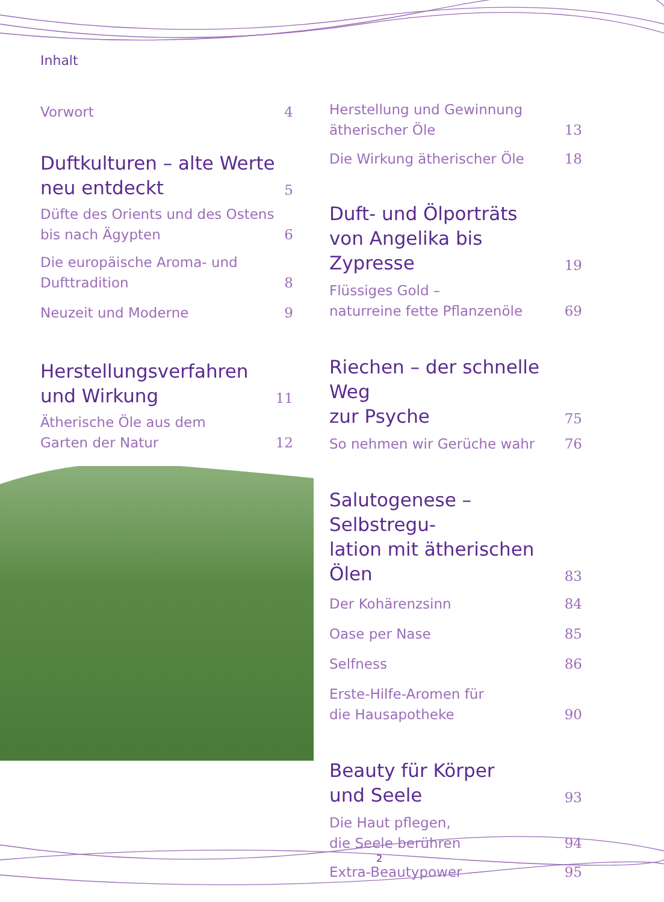Inhalt
Vorwort 4
Duftkulturen – alte Werte
neu entdeckt 5
Düfte des Orients und des Ostens
bis nach Ägypten 6
Die europäische Aroma- und
Dufttradition 8
Neuzeit und Moderne 9
Herstellungsverfahren
und Wirkung 11
Ätherische Öle aus dem
Garten der Natur 12
Herstellung und Gewinnung
ätherischer Öle 13
Die Wirkung ätherischer Öle 18
Duft- und Ölporträts
von Angelika bis Zypresse 19
Flüssiges Gold –
naturreine fette Pflanzenöle 69
Riechen – der schnelle Weg
zur Psyche 75
So nehmen wir Gerüche wahr 76
Salutogenese – Selbstregu-
lation mit ätherischen Ölen 83
Der Kohärenzsinn 84
Oase per Nase 85
Selfness 86
Erste-Hilfe-Aromen für
die Hausapotheke 90
Beauty für Körper
und Seele 93
Die Haut pflegen,
die Seele berühren 94
Extra-Beautypower 95
2